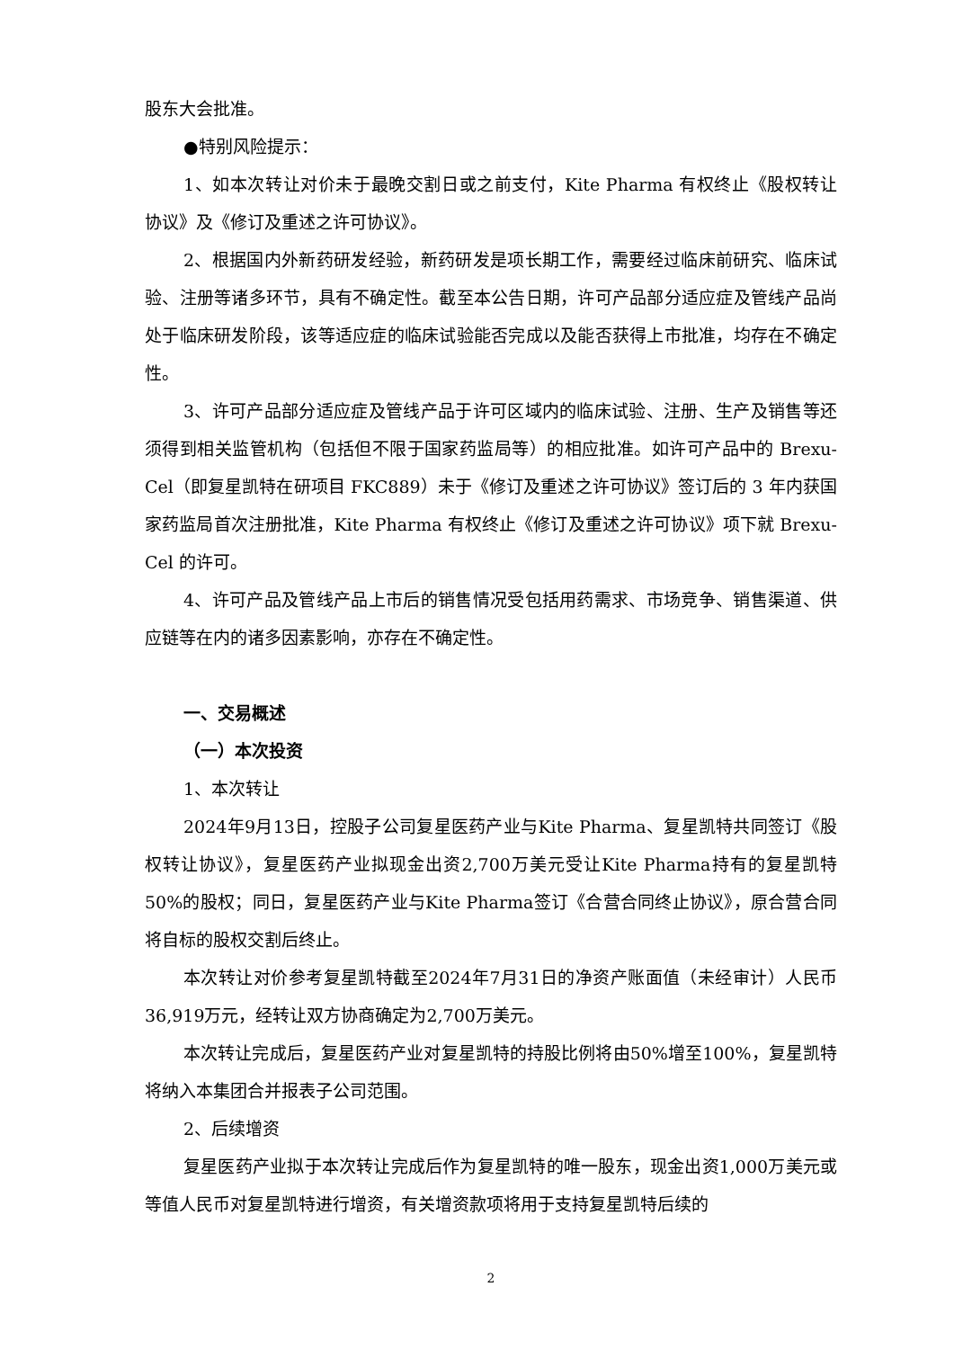股东大会批准。
●特别风险提示：
1、如本次转让对价未于最晚交割日或之前支付，Kite Pharma 有权终止《股权转让协议》及《修订及重述之许可协议》。
2、根据国内外新药研发经验，新药研发是项长期工作，需要经过临床前研究、临床试验、注册等诸多环节，具有不确定性。截至本公告日期，许可产品部分适应症及管线产品尚处于临床研发阶段，该等适应症的临床试验能否完成以及能否获得上市批准，均存在不确定性。
3、许可产品部分适应症及管线产品于许可区域内的临床试验、注册、生产及销售等还须得到相关监管机构（包括但不限于国家药监局等）的相应批准。如许可产品中的 Brexu-Cel（即复星凯特在研项目 FKC889）未于《修订及重述之许可协议》签订后的 3 年内获国家药监局首次注册批准，Kite Pharma 有权终止《修订及重述之许可协议》项下就 Brexu-Cel 的许可。
4、许可产品及管线产品上市后的销售情况受包括用药需求、市场竞争、销售渠道、供应链等在内的诸多因素影响，亦存在不确定性。
一、交易概述
（一）本次投资
1、本次转让
2024年9月13日，控股子公司复星医药产业与Kite Pharma、复星凯特共同签订《股权转让协议》，复星医药产业拟现金出资2,700万美元受让Kite Pharma持有的复星凯特50%的股权；同日，复星医药产业与Kite Pharma签订《合营合同终止协议》，原合营合同将自标的股权交割后终止。
本次转让对价参考复星凯特截至2024年7月31日的净资产账面值（未经审计）人民币36,919万元，经转让双方协商确定为2,700万美元。
本次转让完成后，复星医药产业对复星凯特的持股比例将由50%增至100%，复星凯特将纳入本集团合并报表子公司范围。
2、后续增资
复星医药产业拟于本次转让完成后作为复星凯特的唯一股东，现金出资1,000万美元或等值人民币对复星凯特进行增资，有关增资款项将用于支持复星凯特后续的
2